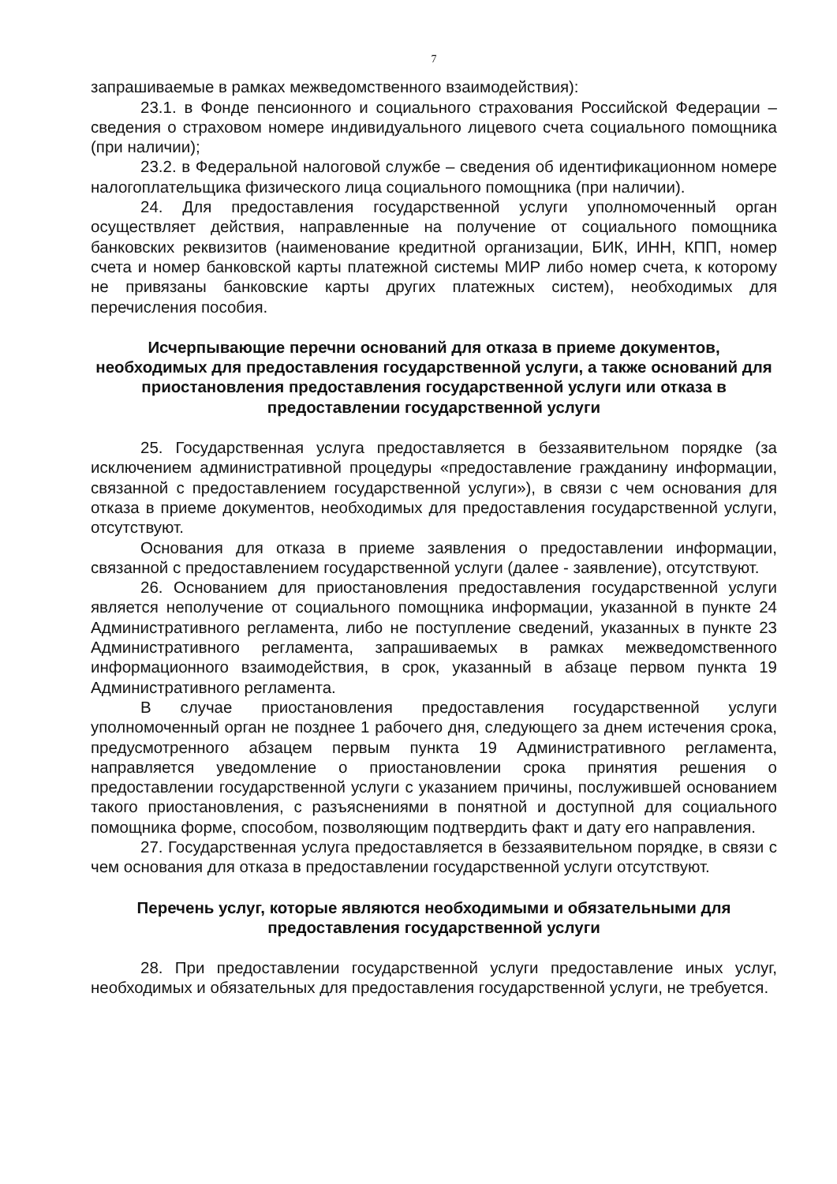7
запрашиваемые в рамках межведомственного взаимодействия):
23.1. в Фонде пенсионного и социального страхования Российской Федерации – сведения о страховом номере индивидуального лицевого счета социального помощника (при наличии);
23.2. в Федеральной налоговой службе – сведения об идентификационном номере налогоплательщика физического лица социального помощника (при наличии).
24. Для предоставления государственной услуги уполномоченный орган осуществляет действия, направленные на получение от социального помощника банковских реквизитов (наименование кредитной организации, БИК, ИНН, КПП, номер счета и номер банковской карты платежной системы МИР либо номер счета, к которому не привязаны банковские карты других платежных систем), необходимых для перечисления пособия.
Исчерпывающие перечни оснований для отказа в приеме документов, необходимых для предоставления государственной услуги, а также оснований для приостановления предоставления государственной услуги или отказа в предоставлении государственной услуги
25. Государственная услуга предоставляется в беззаявительном порядке (за исключением административной процедуры «предоставление гражданину информации, связанной с предоставлением государственной услуги»), в связи с чем основания для отказа в приеме документов, необходимых для предоставления государственной услуги, отсутствуют.
Основания для отказа в приеме заявления о предоставлении информации, связанной с предоставлением государственной услуги (далее - заявление), отсутствуют.
26. Основанием для приостановления предоставления государственной услуги является неполучение от социального помощника информации, указанной в пункте 24 Административного регламента, либо не поступление сведений, указанных в пункте 23 Административного регламента, запрашиваемых в рамках межведомственного информационного взаимодействия, в срок, указанный в абзаце первом пункта 19 Административного регламента.
В случае приостановления предоставления государственной услуги уполномоченный орган не позднее 1 рабочего дня, следующего за днем истечения срока, предусмотренного абзацем первым пункта 19 Административного регламента, направляется уведомление о приостановлении срока принятия решения о предоставлении государственной услуги с указанием причины, послужившей основанием такого приостановления, с разъяснениями в понятной и доступной для социального помощника форме, способом, позволяющим подтвердить факт и дату его направления.
27. Государственная услуга предоставляется в беззаявительном порядке, в связи с чем основания для отказа в предоставлении государственной услуги отсутствуют.
Перечень услуг, которые являются необходимыми и обязательными для предоставления государственной услуги
28. При предоставлении государственной услуги предоставление иных услуг, необходимых и обязательных для предоставления государственной услуги, не требуется.